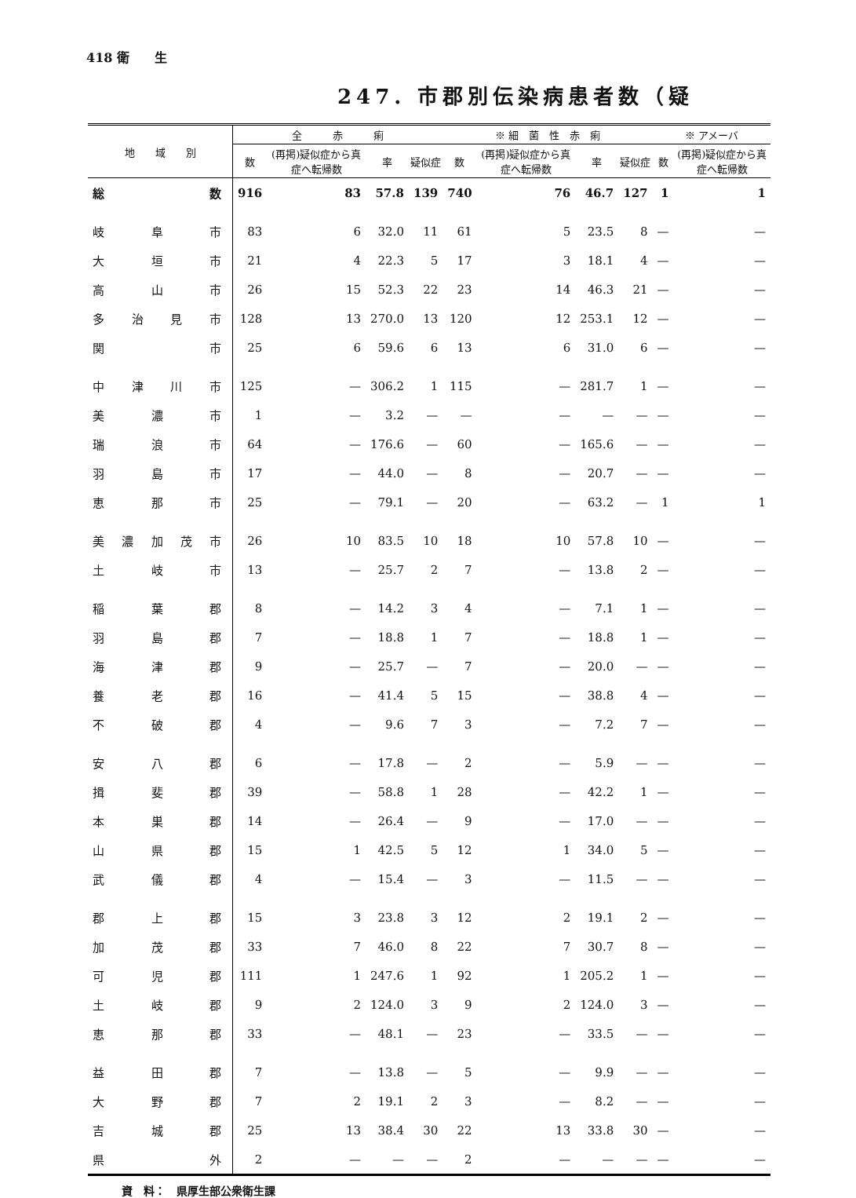418 衛　　生
247. 市郡別伝染病患者数（疑
| 地 域 別 | 全 赤 痢 | | | | ※ 細 菌 性 赤 痢 | | | | ※ アメーバ | |
| --- | --- | --- | --- | --- | --- | --- | --- | --- | --- | --- |
| | 数 | (再掲)疑似症から真症へ転帰数 | 率 | 疑似症 | 数 | (再掲)疑似症から真症へ転帰数 | 率 | 疑似症 | 数 | (再掲)疑似症から真症へ転帰数 |
| 総数 | 916 | 83 | 57.8 | 139 | 740 | 76 | 46.7 | 127 | 1 | 1 |
| 岐阜市 | 83 | 6 | 32.0 | 11 | 61 | 5 | 23.5 | 8 | — | — |
| 大垣市 | 21 | 4 | 22.3 | 5 | 17 | 3 | 18.1 | 4 | — | — |
| 高山市 | 26 | 15 | 52.3 | 22 | 23 | 14 | 46.3 | 21 | — | — |
| 多治見市 | 128 | 13 | 270.0 | 13 | 120 | 12 | 253.1 | 12 | — | — |
| 関 市 | 25 | 6 | 59.6 | 6 | 13 | 6 | 31.0 | 6 | — | — |
| 中津川市 | 125 | — | 306.2 | 1 | 115 | — | 281.7 | 1 | — | — |
| 美濃市 | 1 | — | 3.2 | — | — | — | — | — | — | — |
| 瑞浪市 | 64 | — | 176.6 | — | 60 | — | 165.6 | — | — | — |
| 羽島市 | 17 | — | 44.0 | — | 8 | — | 20.7 | — | — | — |
| 恵那市 | 25 | — | 79.1 | — | 20 | — | 63.2 | — | 1 | 1 |
| 美濃加茂市 | 26 | 10 | 83.5 | 10 | 18 | 10 | 57.8 | 10 | — | — |
| 土岐市 | 13 | — | 25.7 | 2 | 7 | — | 13.8 | 2 | — | — |
| 稲葉郡 | 8 | — | 14.2 | 3 | 4 | — | 7.1 | 1 | — | — |
| 羽島郡 | 7 | — | 18.8 | 1 | 7 | — | 18.8 | 1 | — | — |
| 海津郡 | 9 | — | 25.7 | — | 7 | — | 20.0 | — | — | — |
| 養老郡 | 16 | — | 41.4 | 5 | 15 | — | 38.8 | 4 | — | — |
| 不破郡 | 4 | — | 9.6 | 7 | 3 | — | 7.2 | 7 | — | — |
| 安八郡 | 6 | — | 17.8 | — | 2 | — | 5.9 | — | — | — |
| 揖斐郡 | 39 | — | 58.8 | 1 | 28 | — | 42.2 | 1 | — | — |
| 本巣郡 | 14 | — | 26.4 | — | 9 | — | 17.0 | — | — | — |
| 山県郡 | 15 | 1 | 42.5 | 5 | 12 | 1 | 34.0 | 5 | — | — |
| 武儀郡 | 4 | — | 15.4 | — | 3 | — | 11.5 | — | — | — |
| 郡上郡 | 15 | 3 | 23.8 | 3 | 12 | 2 | 19.1 | 2 | — | — |
| 加茂郡 | 33 | 7 | 46.0 | 8 | 22 | 7 | 30.7 | 8 | — | — |
| 可児郡 | 111 | 1 | 247.6 | 1 | 92 | 1 | 205.2 | 1 | — | — |
| 土岐郡 | 9 | 2 | 124.0 | 3 | 9 | 2 | 124.0 | 3 | — | — |
| 恵那郡 | 33 | — | 48.1 | — | 23 | — | 33.5 | — | — | — |
| 益田郡 | 7 | — | 13.8 | — | 5 | — | 9.9 | — | — | — |
| 大野郡 | 7 | 2 | 19.1 | 2 | 3 | — | 8.2 | — | — | — |
| 吉城郡 | 25 | 13 | 38.4 | 30 | 22 | 13 | 33.8 | 30 | — | — |
| 県 外 | 2 | — | — | — | 2 | — | — | — | — | — |
資　料：　県厚生部公衆衛生課